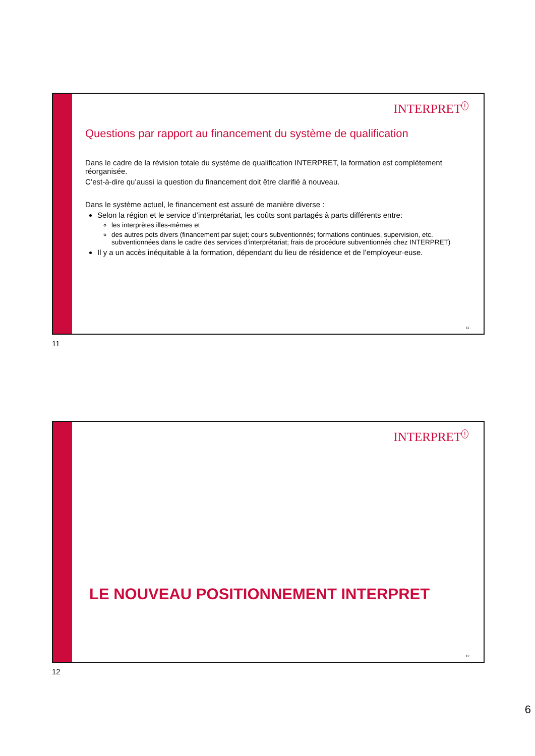INTERPRET<sup>!</sup>
Questions par rapport au financement du système de qualification
Dans le cadre de la révision totale du système de qualification INTERPRET, la formation est complètement réorganisée.
C’est-à-dire qu’aussi la question du financement doit être clarifié à nouveau.
Dans le système actuel, le financement est assuré de manière diverse :
Selon la région et le service d’interprétariat, les coûts sont partagés à parts différents entre:
les interprètes illes-mêmes et
des autres pots divers (financement par sujet; cours subventionnés; formations continues, supervision, etc. subventionnées dans le cadre des services d’interprétariat; frais de procédure subventionnés chez INTERPRET)
Il y a un accès inéquitable à la formation, dépendant du lieu de résidence et de l’employeur·euse.
11
11
INTERPRET<sup>!</sup>
LE NOUVEAU POSITIONNEMENT INTERPRET
12
12
6